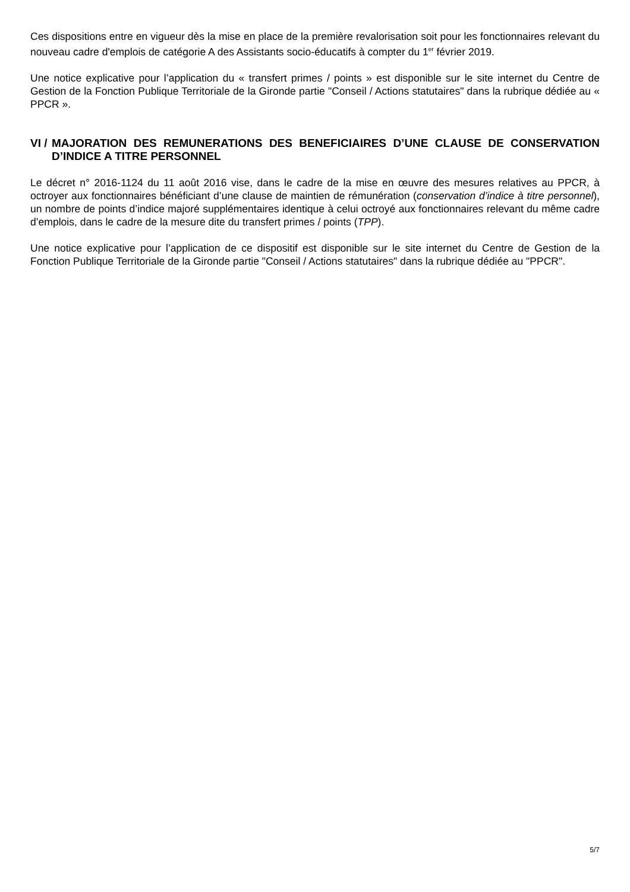Ces dispositions entre en vigueur dès la mise en place de la première revalorisation soit pour les fonctionnaires relevant du nouveau cadre d'emplois de catégorie A des Assistants socio-éducatifs à compter du 1<sup>er</sup> février 2019.
Une notice explicative pour l’application du « transfert primes / points » est disponible sur le site internet du Centre de Gestion de la Fonction Publique Territoriale de la Gironde partie "Conseil / Actions statutaires" dans la rubrique dédiée au « PPCR ».
VI / MAJORATION DES REMUNERATIONS DES BENEFICIAIRES D’UNE CLAUSE DE CONSERVATION D’INDICE A TITRE PERSONNEL
Le décret n° 2016-1124 du 11 août 2016 vise, dans le cadre de la mise en œuvre des mesures relatives au PPCR, à octroyer aux fonctionnaires bénéficiant d’une clause de maintien de rémunération (conservation d’indice à titre personnel), un nombre de points d’indice majoré supplémentaires identique à celui octroyé aux fonctionnaires relevant du même cadre d’emplois, dans le cadre de la mesure dite du transfert primes / points (TPP).
Une notice explicative pour l’application de ce dispositif est disponible sur le site internet du Centre de Gestion de la Fonction Publique Territoriale de la Gironde partie "Conseil / Actions statutaires" dans la rubrique dédiée au "PPCR".
5/7